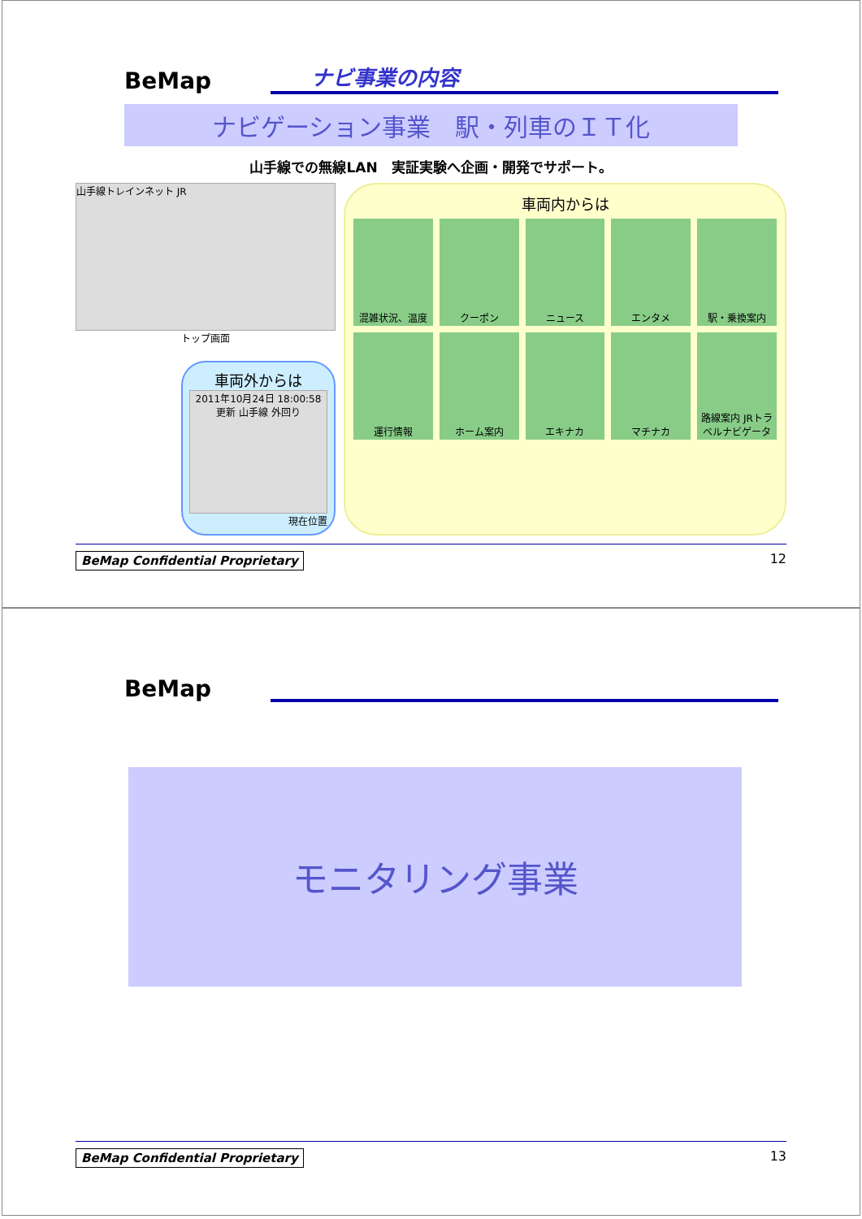BeMap
ナビ事業の内容
ナビゲーション事業　駅・列車のＩＴ化
山手線での無線LAN　実証実験へ企画・開発でサポート。
山手線トレインネット JR
トップ画面
車両外からは
2011年10月24日 18:00:58 更新 山手線 外回り
現在位置
車両内からは
混雑状況、温度
クーポン
ニュース
エンタメ
駅・乗換案内
運行情報
ホーム案内
エキナカ
マチナカ
路線案内 JRトラベルナビゲータ
BeMap Confidential Proprietary 12
BeMap
モニタリング事業
BeMap Confidential Proprietary 13